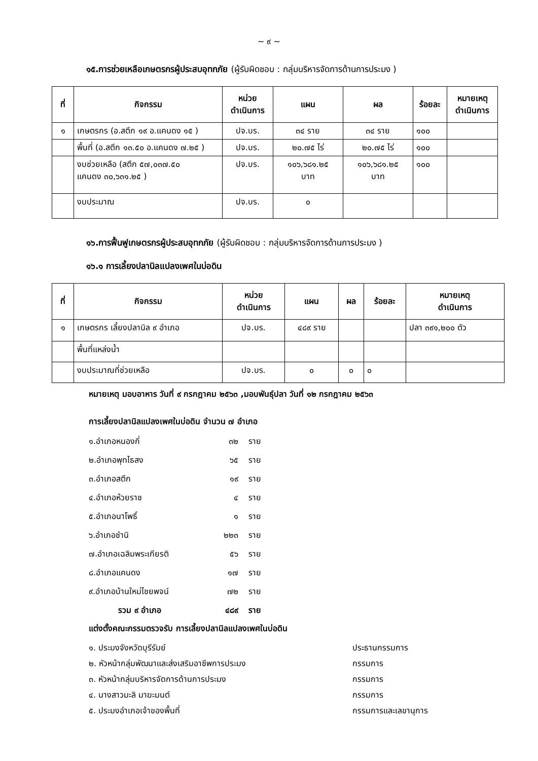~ ๙ ~
๑๕.การช่วยเหลือเกษตรกรผู้ประสบอุทกภัย (ผู้รับผิดชอบ : กลุ่มบริหารจัดการด้านการประมง )
| ที่ | กิจกรรม | หน่วย ดำเนินการ | แผน | ผล | ร้อยละ | หมายเหตุ ดำเนินการ |
| --- | --- | --- | --- | --- | --- | --- |
| ๑ | เกษตรกร (อ.สตึก ๑๙ อ.แคนดง ๑๕ ) | ปจ.บร. | ๓๔ ราย | ๓๔ ราย | ๑๐๐ | |
| | พื้นที่ (อ.สตึก ๑๓.๕๐ อ.แคนดง ๗.๒๕ ) | ปจ.บร. | ๒๐.๗๕ ไร่ | ๒๐.๗๕ ไร่ | ๑๐๐ | |
| | งบช่วยเหลือ (สตึก ๕๗,๐๓๗.๕๐ แคนดง ๓๐,๖๓๑.๒๕ ) | ปจ.บร. | ๑๐๖,๖๘๑.๒๕ บาท | ๑๐๖,๖๘๑.๒๕ บาท | ๑๐๐ | |
| | งบประมาณ | ปจ.บร. | ๐ | | | |
๑๖.การฟื้นฟูเกษตรกรผู้ประสบอุทกภัย (ผู้รับผิดชอบ : กลุ่มบริหารจัดการด้านการประมง )
๑๖.๑ การเลี้ยงปลานิลแปลงเพศในบ่อดิน
| ที่ | กิจกรรม | หน่วย ดำเนินการ | แผน | ผล | ร้อยละ | หมายเหตุ ดำเนินการ |
| --- | --- | --- | --- | --- | --- | --- |
| ๑ | เกษตรกร เลี้ยงปลานิล ๙ อำเภอ | ปจ.บร. | ๔๘๙ ราย | | | ปลา ๓๙๑,๒๐๐ ตัว |
| | พื้นที่แหล่งน้ำ | | | | | |
| | งบประมาณที่ช่วยเหลือ | ปจ.บร. | ๐ | ๐ | ๐ | |
หมายเหตุ มอบอาหาร วันที่ ๙ กรกฎาคม ๒๕๖๓ ,มอบพันธุ์ปลา วันที่ ๑๒ กรกฎาคม ๒๕๖๓
การเลี้ยงปลานิลแปลงเพศในบ่อดิน จำนวน ๗ อำเภอ
๑.อำเภอหนองกี่ ๓๒ ราย
๒.อำเภอพุทไธสง ๖๕ ราย
๓.อำเภอสตึก ๑๙ ราย
๔.อำเภอห้วยราช ๔ ราย
๕.อำเภอนาโพธิ์ ๑ ราย
๖.อำเภอชำนิ ๒๒๓ ราย
๗.อำเภอเฉลิมพระเกียรติ ๕๖ ราย
๘.อำเภอแคนดง ๑๗ ราย
๙.อำเภอบ้านใหม่ไชยพจน์ ๗๒ ราย
รวม ๙ อำเภอ ๔๘๙ ราย
แต่งตั้งคณะกรรมตรวจรับ การเลี้ยงปลานิลแปลงเพศในบ่อดิน
๑. ประมงจังหวัดบุรีรัมย์ ประธานกรรมการ
๒. หัวหน้ากลุ่มพัฒนาและส่งเสริมอาชีพการประมง กรรมการ
๓. หัวหน้ากลุ่มบริหารจัดการด้านการประมง กรรมการ
๔. นางสาวมะลิ มาฆะมนต์ กรรมการ
๕. ประมงอำเภอเจ้าของพื้นที่ กรรมการและเลขานุการ